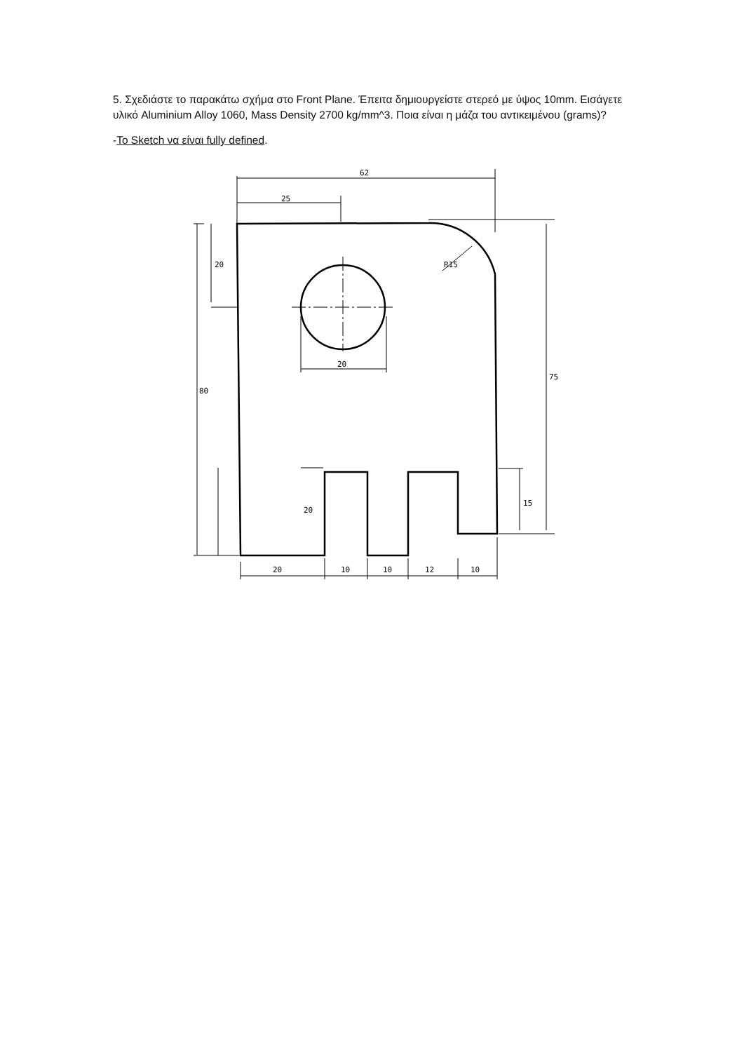5. Σχεδιάστε το παρακάτω σχήμα στο Front Plane. Έπειτα δημιουργείστε στερεό με ύψος 10mm. Εισάγετε υλικό Aluminium Alloy 1060, Mass Density 2700 kg/mm^3. Ποια είναι η μάζα του αντικειμένου (grams)?
-Το Sketch να είναι fully defined.
62
25
20
20
10
10
12
10
20
80
20
15
75
R15